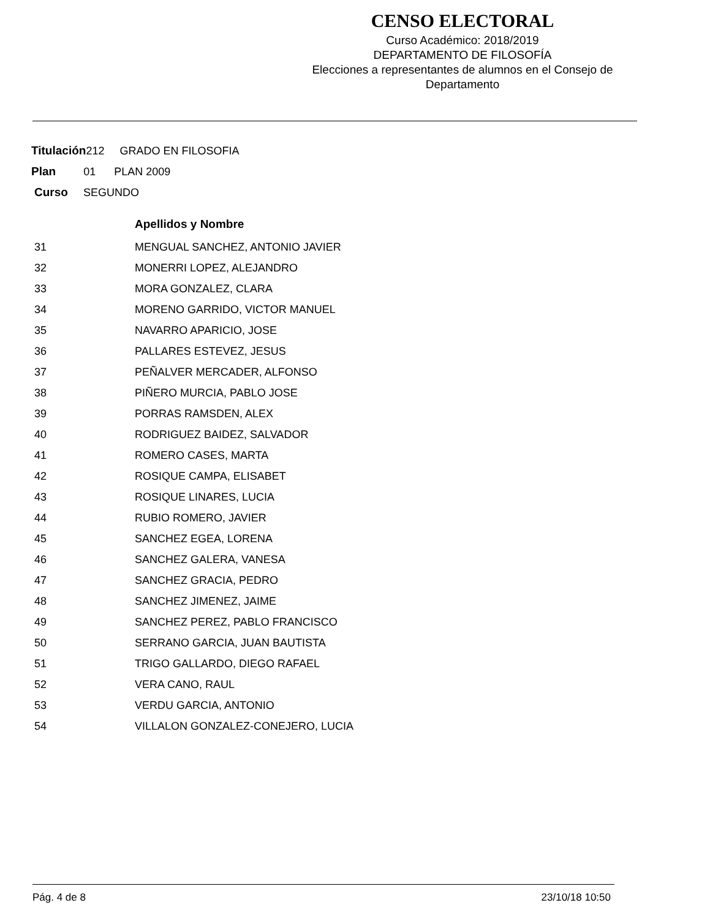CENSO ELECTORAL
Curso Académico: 2018/2019
DEPARTAMENTO DE FILOSOFÍA
Elecciones a representantes de alumnos en el Consejo de Departamento
Titulación212 GRADO EN FILOSOFIA
Plan 01 PLAN 2009
Curso SEGUNDO
| | Apellidos y Nombre |
| --- | --- |
| 31 | MENGUAL SANCHEZ, ANTONIO JAVIER |
| 32 | MONERRI LOPEZ, ALEJANDRO |
| 33 | MORA GONZALEZ, CLARA |
| 34 | MORENO GARRIDO, VICTOR MANUEL |
| 35 | NAVARRO APARICIO, JOSE |
| 36 | PALLARES ESTEVEZ, JESUS |
| 37 | PEÑALVER MERCADER, ALFONSO |
| 38 | PIÑERO MURCIA, PABLO JOSE |
| 39 | PORRAS RAMSDEN, ALEX |
| 40 | RODRIGUEZ BAIDEZ, SALVADOR |
| 41 | ROMERO CASES, MARTA |
| 42 | ROSIQUE CAMPA, ELISABET |
| 43 | ROSIQUE LINARES, LUCIA |
| 44 | RUBIO ROMERO, JAVIER |
| 45 | SANCHEZ EGEA, LORENA |
| 46 | SANCHEZ GALERA, VANESA |
| 47 | SANCHEZ GRACIA, PEDRO |
| 48 | SANCHEZ JIMENEZ, JAIME |
| 49 | SANCHEZ PEREZ, PABLO FRANCISCO |
| 50 | SERRANO GARCIA, JUAN BAUTISTA |
| 51 | TRIGO GALLARDO, DIEGO RAFAEL |
| 52 | VERA CANO, RAUL |
| 53 | VERDU GARCIA, ANTONIO |
| 54 | VILLALON GONZALEZ-CONEJERO, LUCIA |
Pág. 4 de 8 23/10/18 10:50